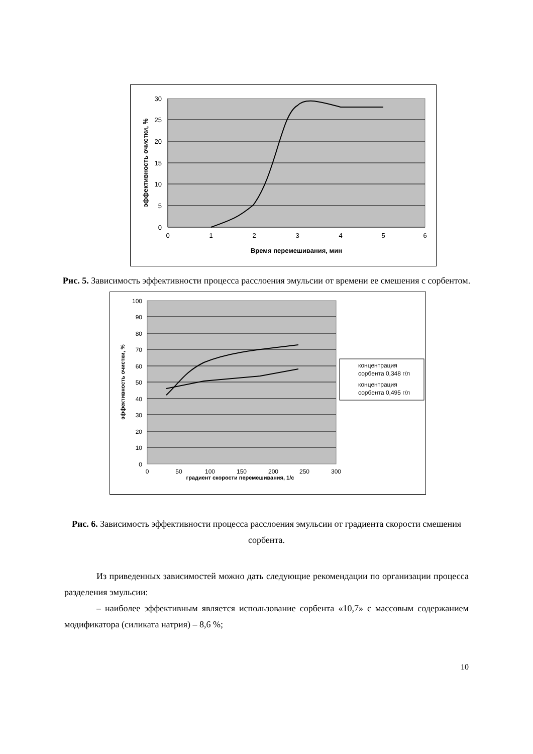30
25
20
15
10
5
0
0
1
2
3
4
5
6
Время перемешивания, мин
эффективность очистки, %
Рис. 5. Зависимость эффективности процесса расслоения эмульсии от времени ее смешения с сорбентом.
100
90
80
70
60
50
40
30
20
10
0
0
50
100
150
200
250
300
градиент скорости перемешивания, 1/с
концентрация
сорбента 0,348 г/л
концентрация
сорбента 0,495 г/л
эффективность очистки, %
Рис. 6. Зависимость эффективности процесса расслоения эмульсии от градиента скорости смешения сорбента.
Из приведенных зависимостей можно дать следующие рекомендации по организации процесса разделения эмульсии:
– наиболее эффективным является использование сорбента «10,7» с массовым содержанием модификатора (силиката натрия) – 8,6 %;
10